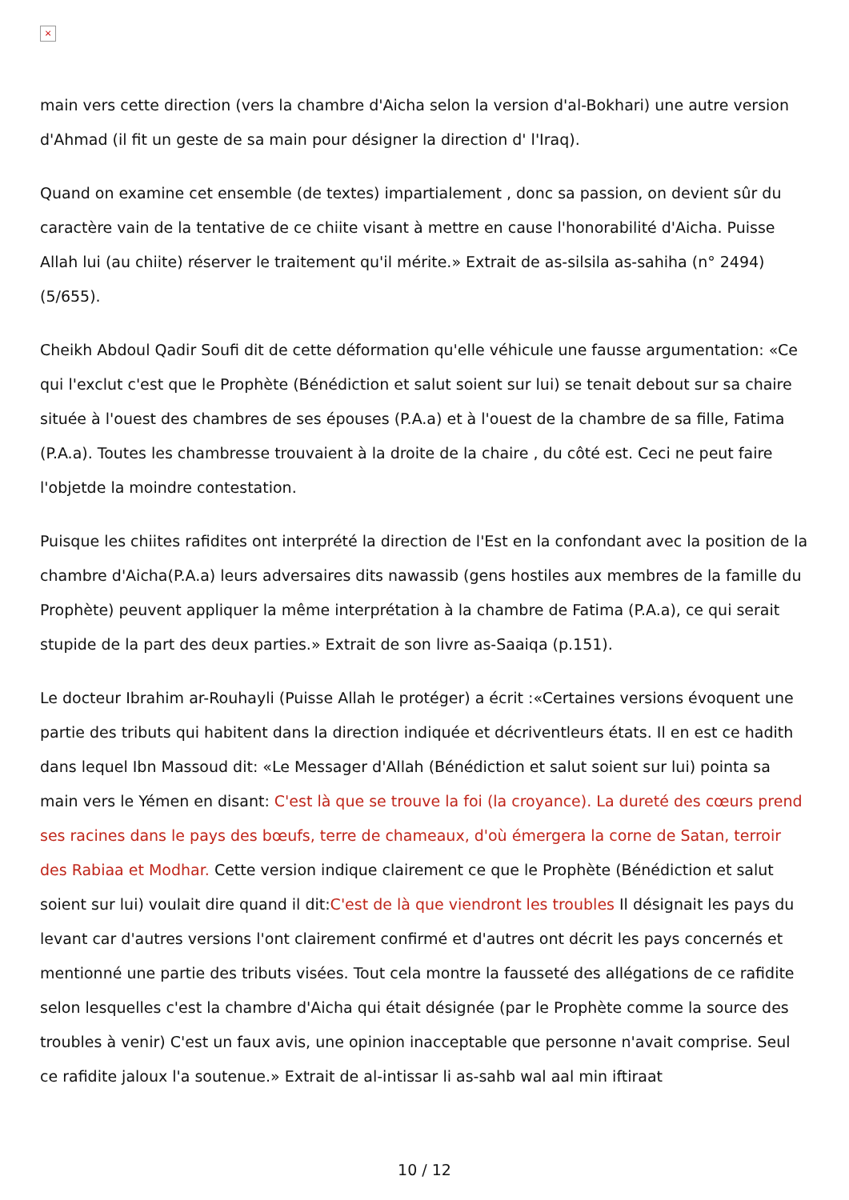×
main vers cette direction (vers la chambre d'Aicha selon la version d'al-Bokhari) une autre version d'Ahmad (il fit un geste de sa main pour désigner la direction d' l'Iraq).
Quand on examine cet ensemble (de textes) impartialement , donc sa passion, on devient sûr du caractère vain de la tentative de ce chiite visant à mettre en cause l'honorabilité d'Aicha. Puisse Allah lui (au chiite) réserver le traitement qu'il mérite.» Extrait de as-silsila as-sahiha (n° 2494) (5/655).
Cheikh Abdoul Qadir Soufi dit de cette déformation qu'elle véhicule une fausse argumentation: «Ce qui l'exclut c'est que le Prophète (Bénédiction et salut soient sur lui) se tenait debout sur sa chaire située à l'ouest des chambres de ses épouses (P.A.a) et à l'ouest de la chambre de sa fille, Fatima (P.A.a). Toutes les chambresse trouvaient à la droite de la chaire , du côté est. Ceci ne peut faire l'objetde la moindre contestation.
Puisque les chiites rafidites ont interprété la direction de l'Est en la confondant avec la position de la chambre d'Aicha(P.A.a) leurs adversaires dits nawassib (gens hostiles aux membres de la famille du Prophète) peuvent appliquer la même interprétation à la chambre de Fatima (P.A.a), ce qui serait stupide de la part des deux parties.» Extrait de son livre as-Saaiqa (p.151).
Le docteur Ibrahim ar-Rouhayli (Puisse Allah le protéger) a écrit :«Certaines versions évoquent une partie des tributs qui habitent dans la direction indiquée et décriventleurs états. Il en est ce hadith dans lequel Ibn Massoud dit: «Le Messager d'Allah (Bénédiction et salut soient sur lui) pointa sa main vers le Yémen en disant: C'est là que se trouve la foi (la croyance). La dureté des cœurs prend ses racines dans le pays des bœufs, terre de chameaux, d'où émergera la corne de Satan, terroir des Rabiaa et Modhar. Cette version indique clairement ce que le Prophète (Bénédiction et salut soient sur lui) voulait dire quand il dit:C'est de là que viendront les troubles Il désignait les pays du levant car d'autres versions l'ont clairement confirmé et d'autres ont décrit les pays concernés et mentionné une partie des tributs visées. Tout cela montre la fausseté des allégations de ce rafidite selon lesquelles c'est la chambre d'Aicha qui était désignée (par le Prophète comme la source des troubles à venir) C'est un faux avis, une opinion inacceptable que personne n'avait comprise. Seul ce rafidite jaloux l'a soutenue.» Extrait de al-intissar li as-sahb wal aal min iftiraat
10 / 12